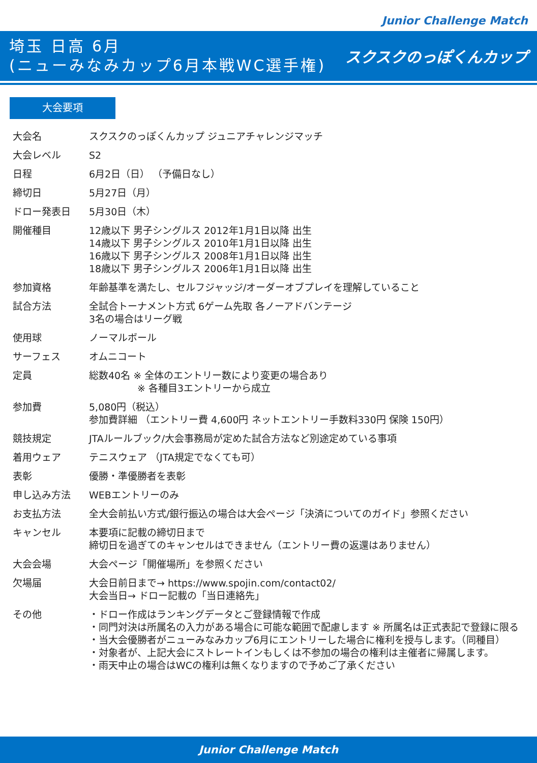Junior Challenge Match
埼玉 日高 6月
(ニューみなみカップ6月本戦WC選手権)
スクスクのっぽくんカップ
大会要項
| 大会名 | スクスクのっぽくんカップ ジュニアチャレンジマッチ |
| 大会レベル | S2 |
| 日程 | 6月2日（日） （予備日なし） |
| 締切日 | 5月27日（月） |
| ドロー発表日 | 5月30日（木） |
| 開催種目 | 12歳以下 男子シングルス 2012年1月1日以降 出生 14歳以下 男子シングルス 2010年1月1日以降 出生 16歳以下 男子シングルス 2008年1月1日以降 出生 18歳以下 男子シングルス 2006年1月1日以降 出生 |
| 参加資格 | 年齢基準を満たし、セルフジャッジ/オーダーオブプレイを理解していること |
| 試合方法 | 全試合トーナメント方式 6ゲーム先取 各ノーアドバンテージ 3名の場合はリーグ戦 |
| 使用球 | ノーマルボール |
| サーフェス | オムニコート |
| 定員 | 総数40名 ※ 全体のエントリー数により変更の場合あり ※ 各種目3エントリーから成立 |
| 参加費 | 5,080円（税込） 参加費詳細 （エントリー費 4,600円 ネットエントリー手数料330円 保険 150円） |
| 競技規定 | JTAルールブック/大会事務局が定めた試合方法など別途定めている事項 |
| 着用ウェア | テニスウェア （JTA規定でなくても可） |
| 表彰 | 優勝・準優勝者を表彰 |
| 申し込み方法 | WEBエントリーのみ |
| お支払方法 | 全大会前払い方式/銀行振込の場合は大会ページ「決済についてのガイド」参照ください |
| キャンセル | 本要項に記載の締切日まで 締切日を過ぎてのキャンセルはできません（エントリー費の返還はありません） |
| 大会会場 | 大会ページ「開催場所」を参照ください |
| 欠場届 | 大会日前日まで→ https://www.spojin.com/contact02/ 大会当日→ ドロー記載の「当日連絡先」 |
| その他 | ・ドロー作成はランキングデータとご登録情報で作成 ・同門対決は所属名の入力がある場合に可能な範囲で配慮します ※ 所属名は正式表記で登録に限る ・当大会優勝者がニューみなみカップ6月にエントリーした場合に権利を授与します。（同種目） ・対象者が、上記大会にストレートインもしくは不参加の場合の権利は主催者に帰属します。 ・雨天中止の場合はWCの権利は無くなりますので予めご了承ください |
Junior Challenge Match